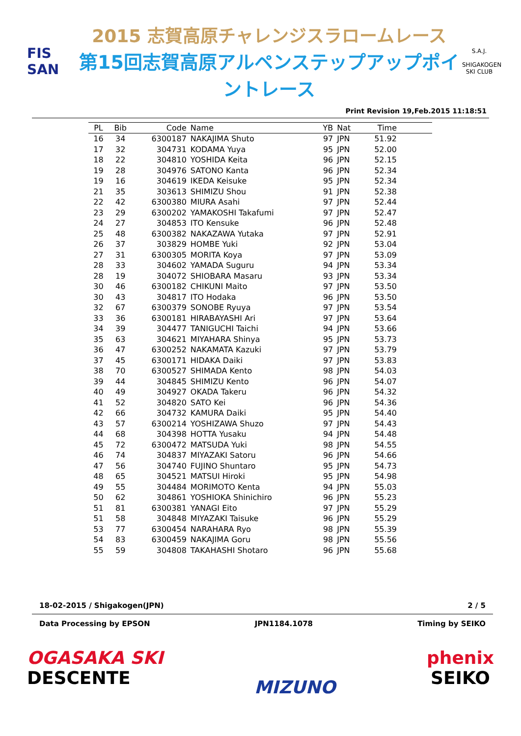FIS
SAN
2015 志賀高原チャレンジスラロームレース
第15回志賀高原アルペンステップアップポイントレース
S.A.J.
SHIGAKOGEN SKI CLUB
Print Revision 19,Feb.2015 11:18:51
| PL | Bib | Code | Name | YB | Nat | Time | |
| --- | --- | --- | --- | --- | --- | --- | --- |
| 16 | 34 | 6300187 | NAKAJIMA Shuto | 97 | JPN | 51.92 | |
| 17 | 32 | 304731 | KODAMA Yuya | 95 | JPN | 52.00 | |
| 18 | 22 | 304810 | YOSHIDA Keita | 96 | JPN | 52.15 | |
| 19 | 28 | 304976 | SATONO Kanta | 96 | JPN | 52.34 | |
| 19 | 16 | 304619 | IKEDA Keisuke | 95 | JPN | 52.34 | |
| 21 | 35 | 303613 | SHIMIZU Shou | 91 | JPN | 52.38 | |
| 22 | 42 | 6300380 | MIURA Asahi | 97 | JPN | 52.44 | |
| 23 | 29 | 6300202 | YAMAKOSHI Takafumi | 97 | JPN | 52.47 | |
| 24 | 27 | 304853 | ITO Kensuke | 96 | JPN | 52.48 | |
| 25 | 48 | 6300382 | NAKAZAWA Yutaka | 97 | JPN | 52.91 | |
| 26 | 37 | 303829 | HOMBE Yuki | 92 | JPN | 53.04 | |
| 27 | 31 | 6300305 | MORITA Koya | 97 | JPN | 53.09 | |
| 28 | 33 | 304602 | YAMADA Suguru | 94 | JPN | 53.34 | |
| 28 | 19 | 304072 | SHIOBARA Masaru | 93 | JPN | 53.34 | |
| 30 | 46 | 6300182 | CHIKUNI Maito | 97 | JPN | 53.50 | |
| 30 | 43 | 304817 | ITO Hodaka | 96 | JPN | 53.50 | |
| 32 | 67 | 6300379 | SONOBE Ryuya | 97 | JPN | 53.54 | |
| 33 | 36 | 6300181 | HIRABAYASHI Ari | 97 | JPN | 53.64 | |
| 34 | 39 | 304477 | TANIGUCHI Taichi | 94 | JPN | 53.66 | |
| 35 | 63 | 304621 | MIYAHARA Shinya | 95 | JPN | 53.73 | |
| 36 | 47 | 6300252 | NAKAMATA Kazuki | 97 | JPN | 53.79 | |
| 37 | 45 | 6300171 | HIDAKA Daiki | 97 | JPN | 53.83 | |
| 38 | 70 | 6300527 | SHIMADA Kento | 98 | JPN | 54.03 | |
| 39 | 44 | 304845 | SHIMIZU Kento | 96 | JPN | 54.07 | |
| 40 | 49 | 304927 | OKADA Takeru | 96 | JPN | 54.32 | |
| 41 | 52 | 304820 | SATO Kei | 96 | JPN | 54.36 | |
| 42 | 66 | 304732 | KAMURA Daiki | 95 | JPN | 54.40 | |
| 43 | 57 | 6300214 | YOSHIZAWA Shuzo | 97 | JPN | 54.43 | |
| 44 | 68 | 304398 | HOTTA Yusaku | 94 | JPN | 54.48 | |
| 45 | 72 | 6300472 | MATSUDA Yuki | 98 | JPN | 54.55 | |
| 46 | 74 | 304837 | MIYAZAKI Satoru | 96 | JPN | 54.66 | |
| 47 | 56 | 304740 | FUJINO Shuntaro | 95 | JPN | 54.73 | |
| 48 | 65 | 304521 | MATSUI Hiroki | 95 | JPN | 54.98 | |
| 49 | 55 | 304484 | MORIMOTO Kenta | 94 | JPN | 55.03 | |
| 50 | 62 | 304861 | YOSHIOKA Shinichiro | 96 | JPN | 55.23 | |
| 51 | 81 | 6300381 | YANAGI Eito | 97 | JPN | 55.29 | |
| 51 | 58 | 304848 | MIYAZAKI Taisuke | 96 | JPN | 55.29 | |
| 53 | 77 | 6300454 | NARAHARA Ryo | 98 | JPN | 55.39 | |
| 54 | 83 | 6300459 | NAKAJIMA Goru | 98 | JPN | 55.56 | |
| 55 | 59 | 304808 | TAKAHASHI Shotaro | 96 | JPN | 55.68 | |
18-02-2015 / Shigakogen(JPN) 2 / 5
Data Processing by EPSON JPN1184.1078 Timing by SEIKO
OGASAKA SKI
DESCENTE
MIZUNO
phenix
SEIKO